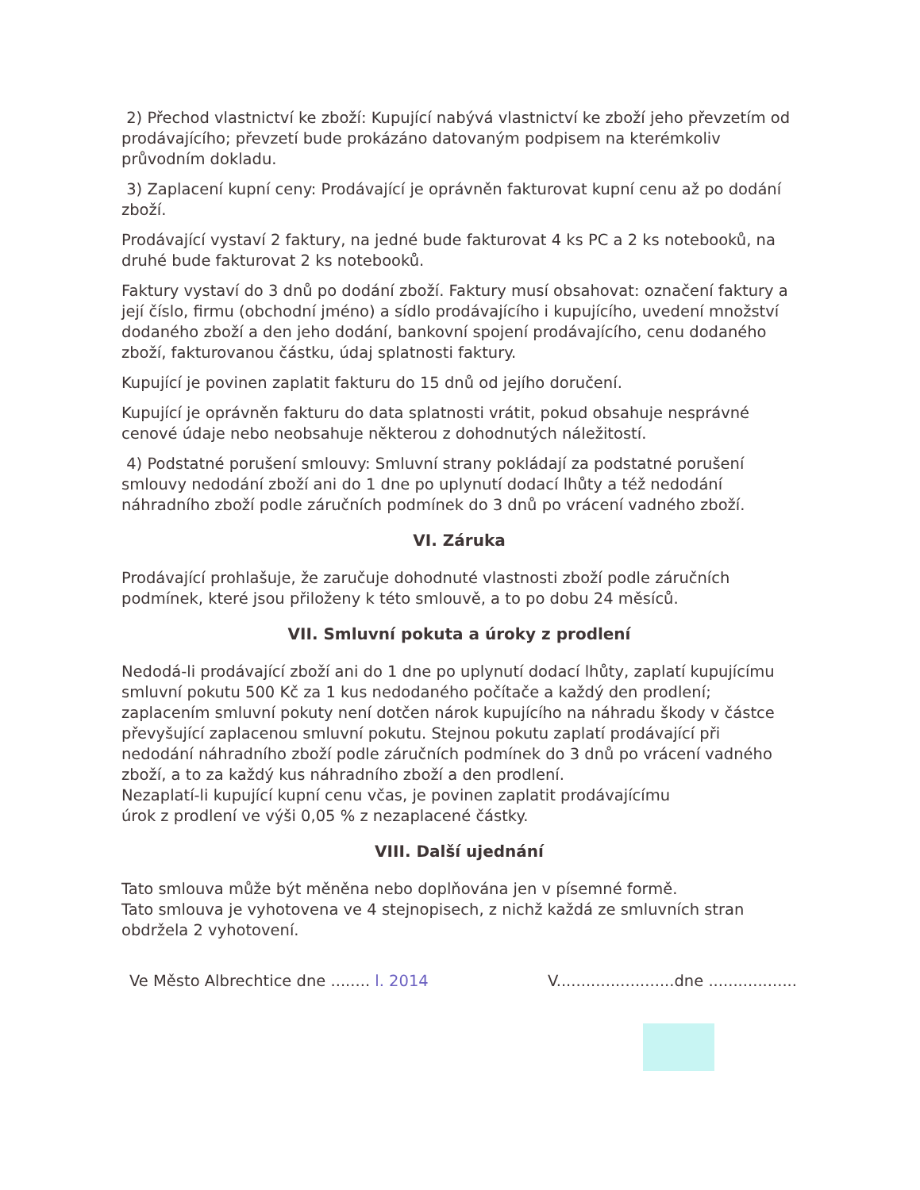2) Přechod vlastnictví ke zboží: Kupující nabývá vlastnictví ke zboží jeho převzetím od prodávajícího; převzetí bude prokázáno datovaným podpisem na kterémkoliv průvodním dokladu.
3) Zaplacení kupní ceny: Prodávající je oprávněn fakturovat kupní cenu až po dodání zboží.
Prodávající vystaví 2 faktury, na jedné bude fakturovat 4 ks PC a 2 ks notebooků, na druhé bude fakturovat 2 ks notebooků.
Faktury vystaví do 3 dnů po dodání zboží. Faktury musí obsahovat: označení faktury a její číslo, firmu (obchodní jméno) a sídlo prodávajícího i kupujícího, uvedení množství dodaného zboží a den jeho dodání, bankovní spojení prodávajícího, cenu dodaného zboží, fakturovanou částku, údaj splatnosti faktury.
Kupující je povinen zaplatit fakturu do 15 dnů od jejího doručení.
Kupující je oprávněn fakturu do data splatnosti vrátit, pokud obsahuje nesprávné cenové údaje nebo neobsahuje některou z dohodnutých náležitostí.
4) Podstatné porušení smlouvy: Smluvní strany pokládají za podstatné porušení smlouvy nedodání zboží ani do 1 dne po uplynutí dodací lhůty a též nedodání náhradního zboží podle záručních podmínek do 3 dnů po vrácení vadného zboží.
VI. Záruka
Prodávající prohlašuje, že zaručuje dohodnuté vlastnosti zboží podle záručních podmínek, které jsou přiloženy k této smlouvě, a to po dobu 24 měsíců.
VII. Smluvní pokuta a úroky z prodlení
Nedodá-li prodávající zboží ani do 1 dne po uplynutí dodací lhůty, zaplatí kupujícímu smluvní pokutu 500 Kč za 1 kus nedodaného počítače a každý den prodlení; zaplacením smluvní pokuty není dotčen nárok kupujícího na náhradu škody v částce převyšující zaplacenou smluvní pokutu. Stejnou pokutu zaplatí prodávající při nedodání náhradního zboží podle záručních podmínek do 3 dnů po vrácení vadného zboží, a to za každý kus náhradního zboží a den prodlení.
Nezaplatí-li kupující kupní cenu včas, je povinen zaplatit prodávajícímu
úrok z prodlení ve výši 0,05 % z nezaplacené částky.
VIII. Další ujednání
Tato smlouva může být měněna nebo doplňována jen v písemné formě.
Tato smlouva je vyhotovena ve 4 stejnopisech, z nichž každá ze smluvních stran obdržela 2 vyhotovení.
Ve Město Albrechtice dne ........ l. 2014 V........................dne ..................